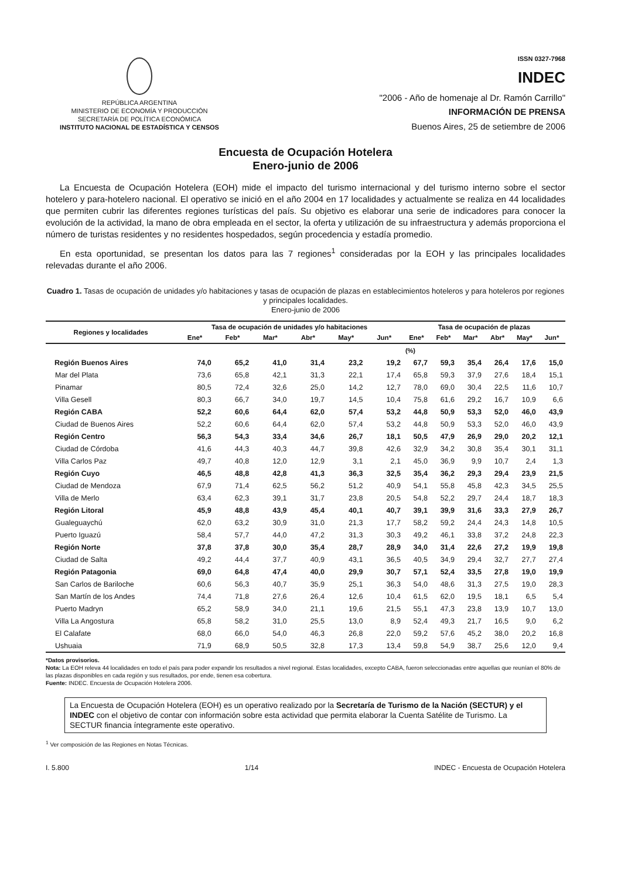REPÚBLICA ARGENTINA
MINISTERIO DE ECONOMÍA Y PRODUCCIÓN
SECRETARÍA DE POLÍTICA ECONÓMICA
INSTITUTO NACIONAL DE ESTADÍSTICA Y CENSOS
ISSN 0327-7968
INDEC
"2006 - Año de homenaje al Dr. Ramón Carrillo"
INFORMACIÓN DE PRENSA
Buenos Aires, 25 de setiembre de 2006
Encuesta de Ocupación Hotelera
Enero-junio de 2006
La Encuesta de Ocupación Hotelera (EOH) mide el impacto del turismo internacional y del turismo interno sobre el sector hotelero y para-hotelero nacional. El operativo se inició en el año 2004 en 17 localidades y actualmente se realiza en 44 localidades que permiten cubrir las diferentes regiones turísticas del país. Su objetivo es elaborar una serie de indicadores para conocer la evolución de la actividad, la mano de obra empleada en el sector, la oferta y utilización de su infraestructura y además proporciona el número de turistas residentes y no residentes hospedados, según procedencia y estadía promedio.
En esta oportunidad, se presentan los datos para las 7 regiones<sup>1</sup> consideradas por la EOH y las principales localidades relevadas durante el año 2006.
Cuadro 1. Tasas de ocupación de unidades y/o habitaciones y tasas de ocupación de plazas en establecimientos hoteleros y para hoteleros por regiones y principales localidades.
Enero-junio de 2006
| Regiones y localidades | Tasa de ocupación de unidades y/o habitaciones | | | | | | Tasa de ocupación de plazas | | | | | |
| --- | --- | --- | --- | --- | --- | --- | --- | --- | --- | --- | --- | --- |
| | Ene* | Feb* | Mar* | Abr* | May* | Jun* | Ene* | Feb* | Mar* | Abr* | May* | Jun* |
| | | | | | | | (%) | | | | | |
| Región Buenos Aires | 74,0 | 65,2 | 41,0 | 31,4 | 23,2 | 19,2 | 67,7 | 59,3 | 35,4 | 26,4 | 17,6 | 15,0 |
| Mar del Plata | 73,6 | 65,8 | 42,1 | 31,3 | 22,1 | 17,4 | 65,8 | 59,3 | 37,9 | 27,6 | 18,4 | 15,1 |
| Pinamar | 80,5 | 72,4 | 32,6 | 25,0 | 14,2 | 12,7 | 78,0 | 69,0 | 30,4 | 22,5 | 11,6 | 10,7 |
| Villa Gesell | 80,3 | 66,7 | 34,0 | 19,7 | 14,5 | 10,4 | 75,8 | 61,6 | 29,2 | 16,7 | 10,9 | 6,6 |
| Región CABA | 52,2 | 60,6 | 64,4 | 62,0 | 57,4 | 53,2 | 44,8 | 50,9 | 53,3 | 52,0 | 46,0 | 43,9 |
| Ciudad de Buenos Aires | 52,2 | 60,6 | 64,4 | 62,0 | 57,4 | 53,2 | 44,8 | 50,9 | 53,3 | 52,0 | 46,0 | 43,9 |
| Región Centro | 56,3 | 54,3 | 33,4 | 34,6 | 26,7 | 18,1 | 50,5 | 47,9 | 26,9 | 29,0 | 20,2 | 12,1 |
| Ciudad de Córdoba | 41,6 | 44,3 | 40,3 | 44,7 | 39,8 | 42,6 | 32,9 | 34,2 | 30,8 | 35,4 | 30,1 | 31,1 |
| Villa Carlos Paz | 49,7 | 40,8 | 12,0 | 12,9 | 3,1 | 2,1 | 45,0 | 36,9 | 9,9 | 10,7 | 2,4 | 1,3 |
| Región Cuyo | 46,5 | 48,8 | 42,8 | 41,3 | 36,3 | 32,5 | 35,4 | 36,2 | 29,3 | 29,4 | 23,9 | 21,5 |
| Ciudad de Mendoza | 67,9 | 71,4 | 62,5 | 56,2 | 51,2 | 40,9 | 54,1 | 55,8 | 45,8 | 42,3 | 34,5 | 25,5 |
| Villa de Merlo | 63,4 | 62,3 | 39,1 | 31,7 | 23,8 | 20,5 | 54,8 | 52,2 | 29,7 | 24,4 | 18,7 | 18,3 |
| Región Litoral | 45,9 | 48,8 | 43,9 | 45,4 | 40,1 | 40,7 | 39,1 | 39,9 | 31,6 | 33,3 | 27,9 | 26,7 |
| Gualeguaychú | 62,0 | 63,2 | 30,9 | 31,0 | 21,3 | 17,7 | 58,2 | 59,2 | 24,4 | 24,3 | 14,8 | 10,5 |
| Puerto Iguazú | 58,4 | 57,7 | 44,0 | 47,2 | 31,3 | 30,3 | 49,2 | 46,1 | 33,8 | 37,2 | 24,8 | 22,3 |
| Región Norte | 37,8 | 37,8 | 30,0 | 35,4 | 28,7 | 28,9 | 34,0 | 31,4 | 22,6 | 27,2 | 19,9 | 19,8 |
| Ciudad de Salta | 49,2 | 44,4 | 37,7 | 40,9 | 43,1 | 36,5 | 40,5 | 34,9 | 29,4 | 32,7 | 27,7 | 27,4 |
| Región Patagonia | 69,0 | 64,8 | 47,4 | 40,0 | 29,9 | 30,7 | 57,1 | 52,4 | 33,5 | 27,8 | 19,0 | 19,9 |
| San Carlos de Bariloche | 60,6 | 56,3 | 40,7 | 35,9 | 25,1 | 36,3 | 54,0 | 48,6 | 31,3 | 27,5 | 19,0 | 28,3 |
| San Martín de los Andes | 74,4 | 71,8 | 27,6 | 26,4 | 12,6 | 10,4 | 61,5 | 62,0 | 19,5 | 18,1 | 6,5 | 5,4 |
| Puerto Madryn | 65,2 | 58,9 | 34,0 | 21,1 | 19,6 | 21,5 | 55,1 | 47,3 | 23,8 | 13,9 | 10,7 | 13,0 |
| Villa La Angostura | 65,8 | 58,2 | 31,0 | 25,5 | 13,0 | 8,9 | 52,4 | 49,3 | 21,7 | 16,5 | 9,0 | 6,2 |
| El Calafate | 68,0 | 66,0 | 54,0 | 46,3 | 26,8 | 22,0 | 59,2 | 57,6 | 45,2 | 38,0 | 20,2 | 16,8 |
| Ushuaia | 71,9 | 68,9 | 50,5 | 32,8 | 17,3 | 13,4 | 59,8 | 54,9 | 38,7 | 25,6 | 12,0 | 9,4 |
*Datos provisorios.
Nota: La EOH releva 44 localidades en todo el país para poder expandir los resultados a nivel regional. Estas localidades, excepto CABA, fueron seleccionadas entre aquellas que reunían el 80% de las plazas disponibles en cada región y sus resultados, por ende, tienen esa cobertura.
Fuente: INDEC. Encuesta de Ocupación Hotelera 2006.
La Encuesta de Ocupación Hotelera (EOH) es un operativo realizado por la Secretaría de Turismo de la Nación (SECTUR) y el INDEC con el objetivo de contar con información sobre esta actividad que permita elaborar la Cuenta Satélite de Turismo. La SECTUR financia íntegramente este operativo.
<sup>1</sup> Ver composición de las Regiones en Notas Técnicas.
I. 5.800 1/14 INDEC - Encuesta de Ocupación Hotelera